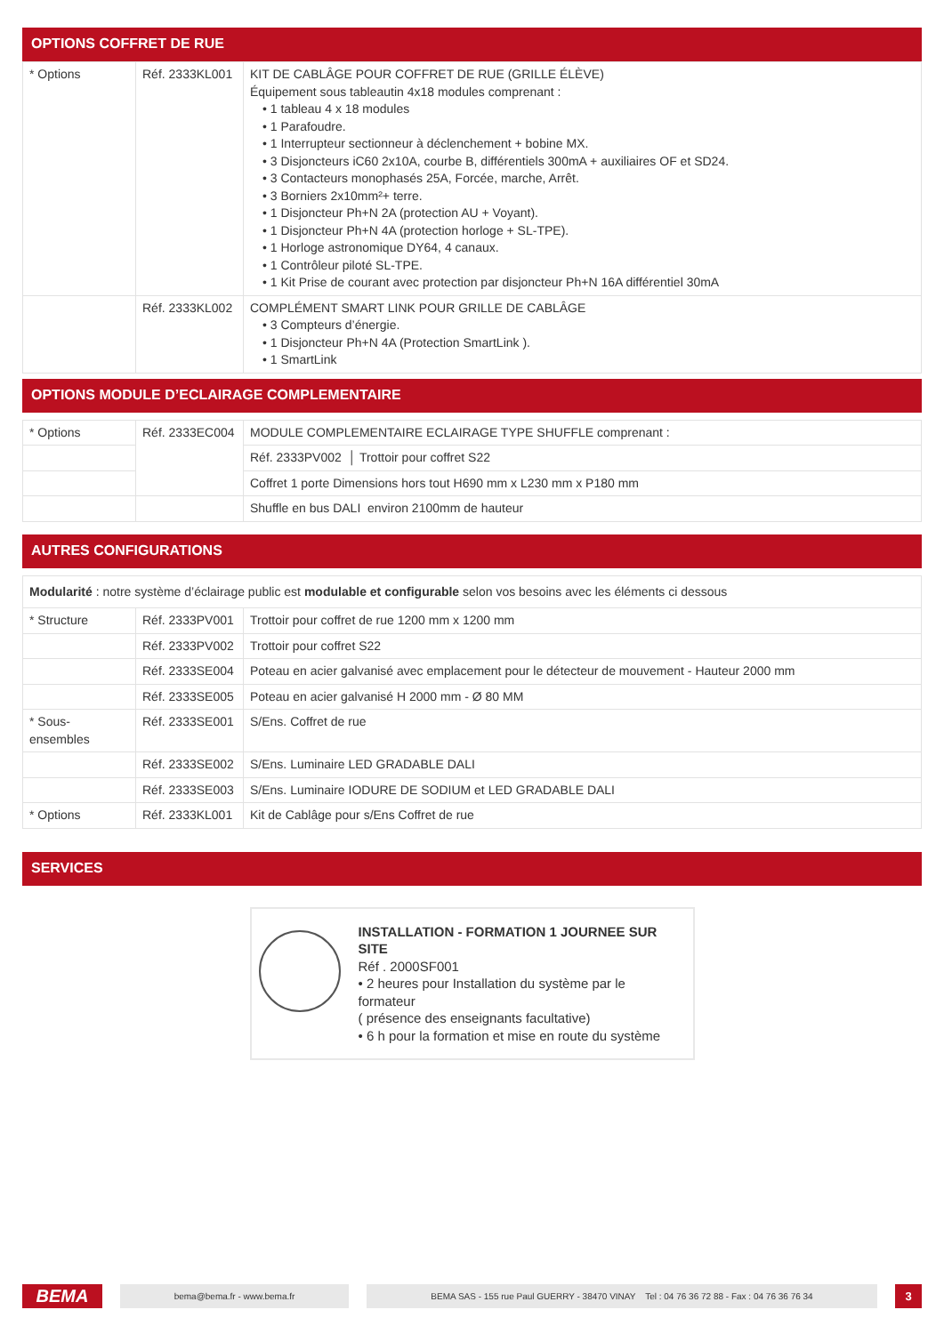OPTIONS COFFRET DE RUE
| * Options | Réf. 2333KL001 | KIT DE CABLÂGE POUR COFFRET DE RUE (GRILLE ÉLÈVE) Équipement sous tableautin 4x18 modules comprenant : • 1 tableau 4 x 18 modules • 1 Parafoudre. • 1 Interrupteur sectionneur à déclenchement + bobine MX. • 3 Disjoncteurs iC60 2x10A, courbe B, différentiels 300mA + auxiliaires OF et SD24. • 3 Contacteurs monophasés 25A, Forcée, marche, Arrêt. • 3 Borniers 2x10mm²+ terre. • 1 Disjoncteur Ph+N 2A (protection AU + Voyant). • 1 Disjoncteur Ph+N 4A (protection horloge + SL-TPE). • 1 Horloge astronomique DY64, 4 canaux. • 1 Contrôleur piloté SL-TPE. • 1 Kit Prise de courant avec protection par disjoncteur Ph+N 16A différentiel 30mA |
| | Réf. 2333KL002 | COMPLÉMENT SMART LINK POUR GRILLE DE CABLÂGE • 3 Compteurs d’énergie. • 1 Disjoncteur Ph+N 4A (Protection SmartLink ). • 1 SmartLink |
OPTIONS MODULE D’ECLAIRAGE COMPLEMENTAIRE
| * Options | Réf. 2333EC004 | MODULE COMPLEMENTAIRE ECLAIRAGE TYPE SHUFFLE comprenant : |
| | | Réf. 2333PV002 │ Trottoir pour coffret S22 |
| | | Coffret 1 porte Dimensions hors tout H690 mm x L230 mm x P180 mm |
| | | Shuffle en bus DALI environ 2100mm de hauteur |
AUTRES CONFIGURATIONS
| Modularité : notre système d’éclairage public est modulable et configurable selon vos besoins avec les éléments ci dessous | | |
| * Structure | Réf. 2333PV001 | Trottoir pour coffret de rue 1200 mm x 1200 mm |
| | Réf. 2333PV002 | Trottoir pour coffret S22 |
| | Réf. 2333SE004 | Poteau en acier galvanisé avec emplacement pour le détecteur de mouvement - Hauteur 2000 mm |
| | Réf. 2333SE005 | Poteau en acier galvanisé H 2000 mm - Ø 80 MM |
| * Sous-ensembles | Réf. 2333SE001 | S/Ens. Coffret de rue |
| | Réf. 2333SE002 | S/Ens. Luminaire LED GRADABLE DALI |
| | Réf. 2333SE003 | S/Ens. Luminaire IODURE DE SODIUM et LED GRADABLE DALI |
| * Options | Réf. 2333KL001 | Kit de Cablâge pour s/Ens Coffret de rue |
SERVICES
INSTALLATION - FORMATION 1 JOURNEE SUR SITE
Réf . 2000SF001
• 2 heures pour Installation du système par le formateur
( présence des enseignants facultative)
• 6 h pour la formation et mise en route du système
BEMA
bema@bema.fr - www.bema.fr
BEMA SAS - 155 rue Paul GUERRY - 38470 VINAY Tel : 04 76 36 72 88 - Fax : 04 76 36 76 34
3